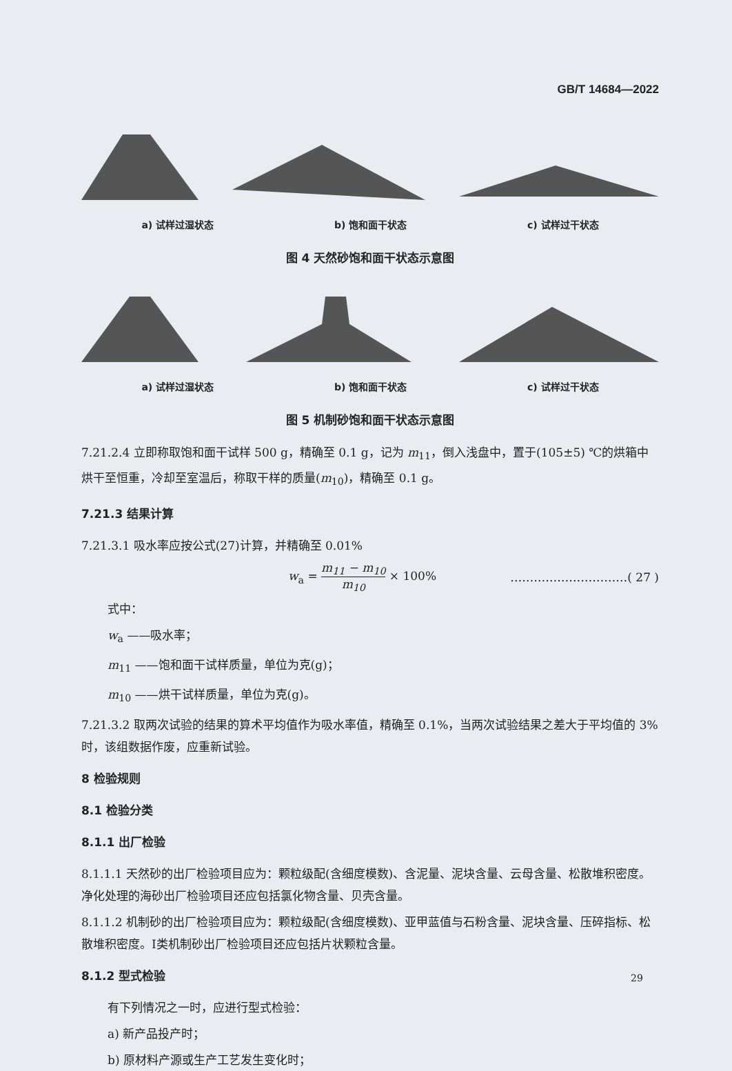GB/T 14684—2022
a) 试样过湿状态 b) 饱和面干状态 c) 试样过干状态
图 4 天然砂饱和面干状态示意图
a) 试样过湿状态 b) 饱和面干状态 c) 试样过干状态
图 5 机制砂饱和面干状态示意图
7.21.2.4 立即称取饱和面干试样 500 g，精确至 0.1 g，记为 m<sub>11</sub>，倒入浅盘中，置于(105±5) ℃的烘箱中烘干至恒重，冷却至室温后，称取干样的质量(m<sub>10</sub>)，精确至 0.1 g。
7.21.3 结果计算
7.21.3.1 吸水率应按公式(27)计算，并精确至 0.01%
w<sub>a</sub> = m<sub>11</sub> − m<sub>10</sub> m<sub>10</sub> × 100% …………………………( 27 )
式中：
w<sub>a</sub> ——吸水率；
m<sub>11</sub> ——饱和面干试样质量，单位为克(g)；
m<sub>10</sub> ——烘干试样质量，单位为克(g)。
7.21.3.2 取两次试验的结果的算术平均值作为吸水率值，精确至 0.1%，当两次试验结果之差大于平均值的 3%时，该组数据作废，应重新试验。
8 检验规则
8.1 检验分类
8.1.1 出厂检验
8.1.1.1 天然砂的出厂检验项目应为：颗粒级配(含细度模数)、含泥量、泥块含量、云母含量、松散堆积密度。净化处理的海砂出厂检验项目还应包括氯化物含量、贝壳含量。
8.1.1.2 机制砂的出厂检验项目应为：颗粒级配(含细度模数)、亚甲蓝值与石粉含量、泥块含量、压碎指标、松散堆积密度。Ⅰ类机制砂出厂检验项目还应包括片状颗粒含量。
8.1.2 型式检验
有下列情况之一时，应进行型式检验：
a) 新产品投产时；
b) 原材料产源或生产工艺发生变化时；
29